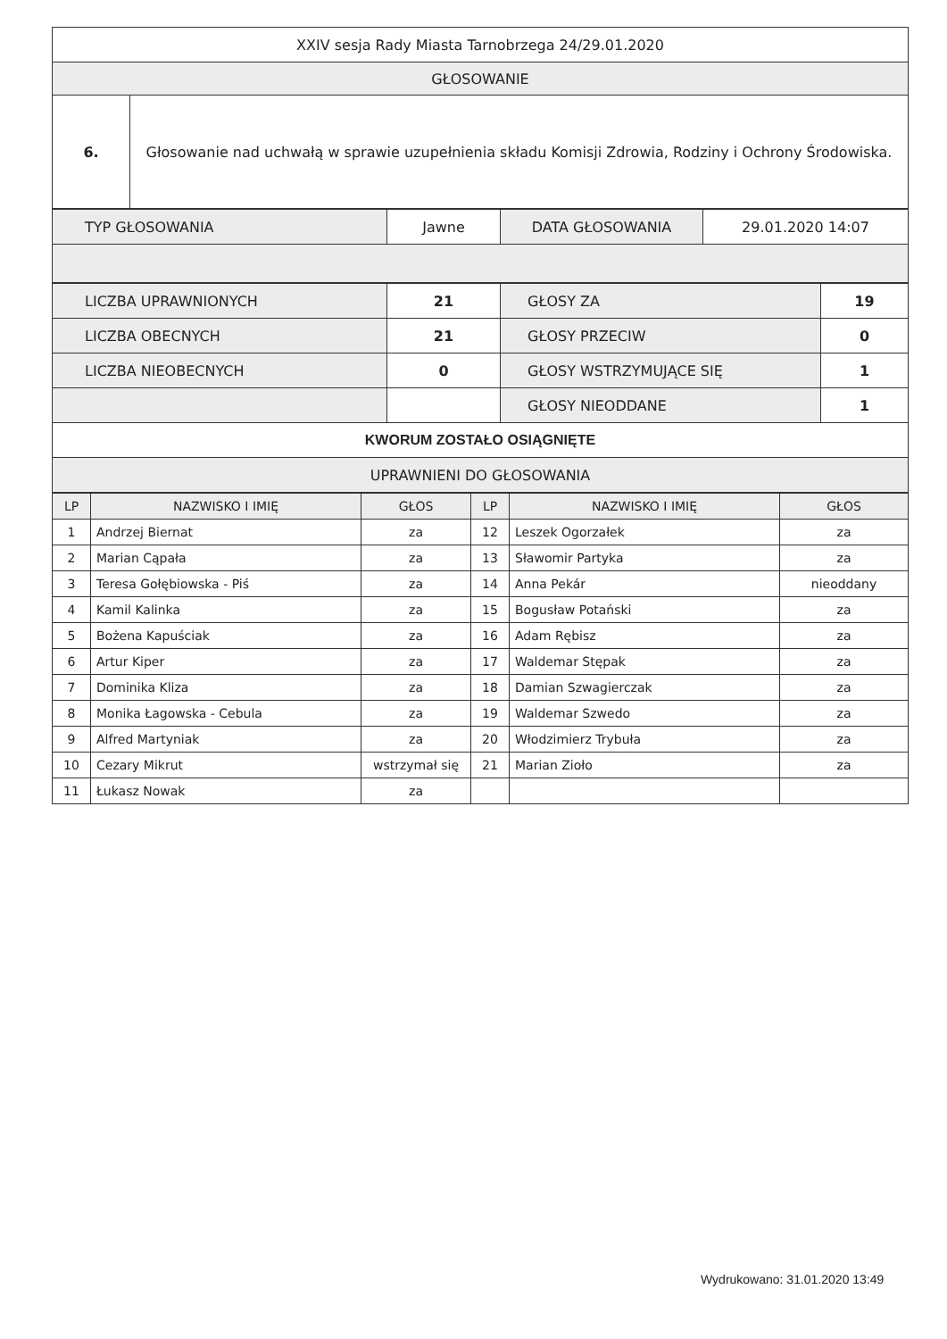| XXIV sesja Rady Miasta Tarnobrzega 24/29.01.2020 | |
| GŁOSOWANIE | |
| 6. | Głosowanie nad uchwałą w sprawie uzupełnienia składu Komisji Zdrowia, Rodziny i Ochrony Środowiska. |
| TYP GŁOSOWANIA | Jawne | DATA GŁOSOWANIA | 29.01.2020 14:07 |
| LICZBA UPRAWNIONYCH | 21 | GŁOSY ZA | 19 |
| LICZBA OBECNYCH | 21 | GŁOSY PRZECIW | 0 |
| LICZBA NIEOBECNYCH | 0 | GŁOSY WSTRZYMUJĄCE SIĘ | 1 |
| | | GŁOSY NIEODDANE | 1 |
| KWORUM ZOSTAŁO OSIĄGNIĘTE | | | |
| UPRAWNIENI DO GŁOSOWANIA | | | |
| LP | NAZWISKO I IMIĘ | GŁOS | LP | NAZWISKO I IMIĘ | GŁOS |
| --- | --- | --- | --- | --- | --- |
| 1 | Andrzej Biernat | za | 12 | Leszek Ogorzałek | za |
| 2 | Marian Cąpała | za | 13 | Sławomir Partyka | za |
| 3 | Teresa Gołębiowska - Piś | za | 14 | Anna Pekár | nieoddany |
| 4 | Kamil Kalinka | za | 15 | Bogusław Potański | za |
| 5 | Bożena Kapuściak | za | 16 | Adam Rębisz | za |
| 6 | Artur Kiper | za | 17 | Waldemar Stępak | za |
| 7 | Dominika Kliza | za | 18 | Damian Szwagierczak | za |
| 8 | Monika Łagowska - Cebula | za | 19 | Waldemar Szwedo | za |
| 9 | Alfred Martyniak | za | 20 | Włodzimierz Trybuła | za |
| 10 | Cezary Mikrut | wstrzymał się | 21 | Marian Zioło | za |
| 11 | Łukasz Nowak | za | | | |
Wydrukowano: 31.01.2020 13:49